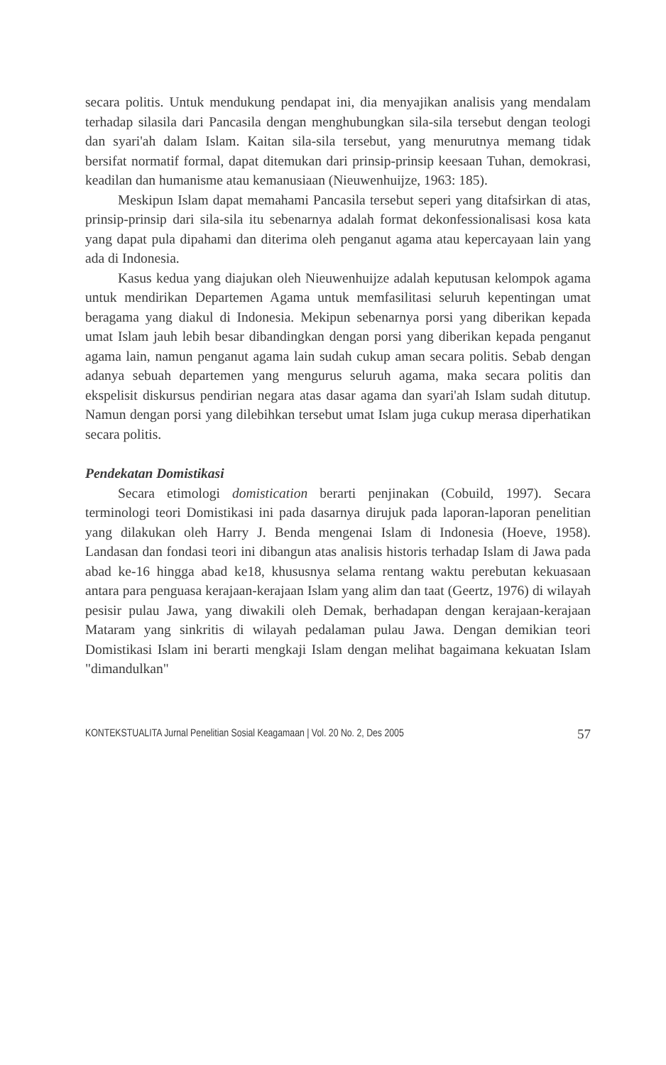secara politis. Untuk mendukung pendapat ini, dia menyajikan analisis yang mendalam terhadap silasila dari Pancasila dengan menghubungkan sila-sila tersebut dengan teologi dan syari'ah dalam Islam. Kaitan sila-sila tersebut, yang menurutnya memang tidak bersifat normatif formal, dapat ditemukan dari prinsip-prinsip keesaan Tuhan, demokrasi, keadilan dan humanisme atau kemanusiaan (Nieuwenhuijze, 1963: 185).
Meskipun Islam dapat memahami Pancasila tersebut seperi yang ditafsirkan di atas, prinsip-prinsip dari sila-sila itu sebenarnya adalah format dekonfessionalisasi kosa kata yang dapat pula dipahami dan diterima oleh penganut agama atau kepercayaan lain yang ada di Indonesia.
Kasus kedua yang diajukan oleh Nieuwenhuijze adalah keputusan kelompok agama untuk mendirikan Departemen Agama untuk memfasilitasi seluruh kepentingan umat beragama yang diakul di Indonesia. Mekipun sebenarnya porsi yang diberikan kepada umat Islam jauh lebih besar dibandingkan dengan porsi yang diberikan kepada penganut agama lain, namun penganut agama lain sudah cukup aman secara politis. Sebab dengan adanya sebuah departemen yang mengurus seluruh agama, maka secara politis dan ekspelisit diskursus pendirian negara atas dasar agama dan syari'ah Islam sudah ditutup. Namun dengan porsi yang dilebihkan tersebut umat Islam juga cukup merasa diperhatikan secara politis.
Pendekatan Domistikasi
Secara etimologi domistication berarti penjinakan (Cobuild, 1997). Secara terminologi teori Domistikasi ini pada dasarnya dirujuk pada laporan-laporan penelitian yang dilakukan oleh Harry J. Benda mengenai Islam di Indonesia (Hoeve, 1958). Landasan dan fondasi teori ini dibangun atas analisis historis terhadap Islam di Jawa pada abad ke-16 hingga abad ke18, khususnya selama rentang waktu perebutan kekuasaan antara para penguasa kerajaan-kerajaan Islam yang alim dan taat (Geertz, 1976) di wilayah pesisir pulau Jawa, yang diwakili oleh Demak, berhadapan dengan kerajaan-kerajaan Mataram yang sinkritis di wilayah pedalaman pulau Jawa. Dengan demikian teori Domistikasi Islam ini berarti mengkaji Islam dengan melihat bagaimana kekuatan Islam "dimandulkan"
KONTEKSTUALITA Jurnal Penelitian Sosial Keagamaan | Vol. 20 No. 2, Des 2005 57